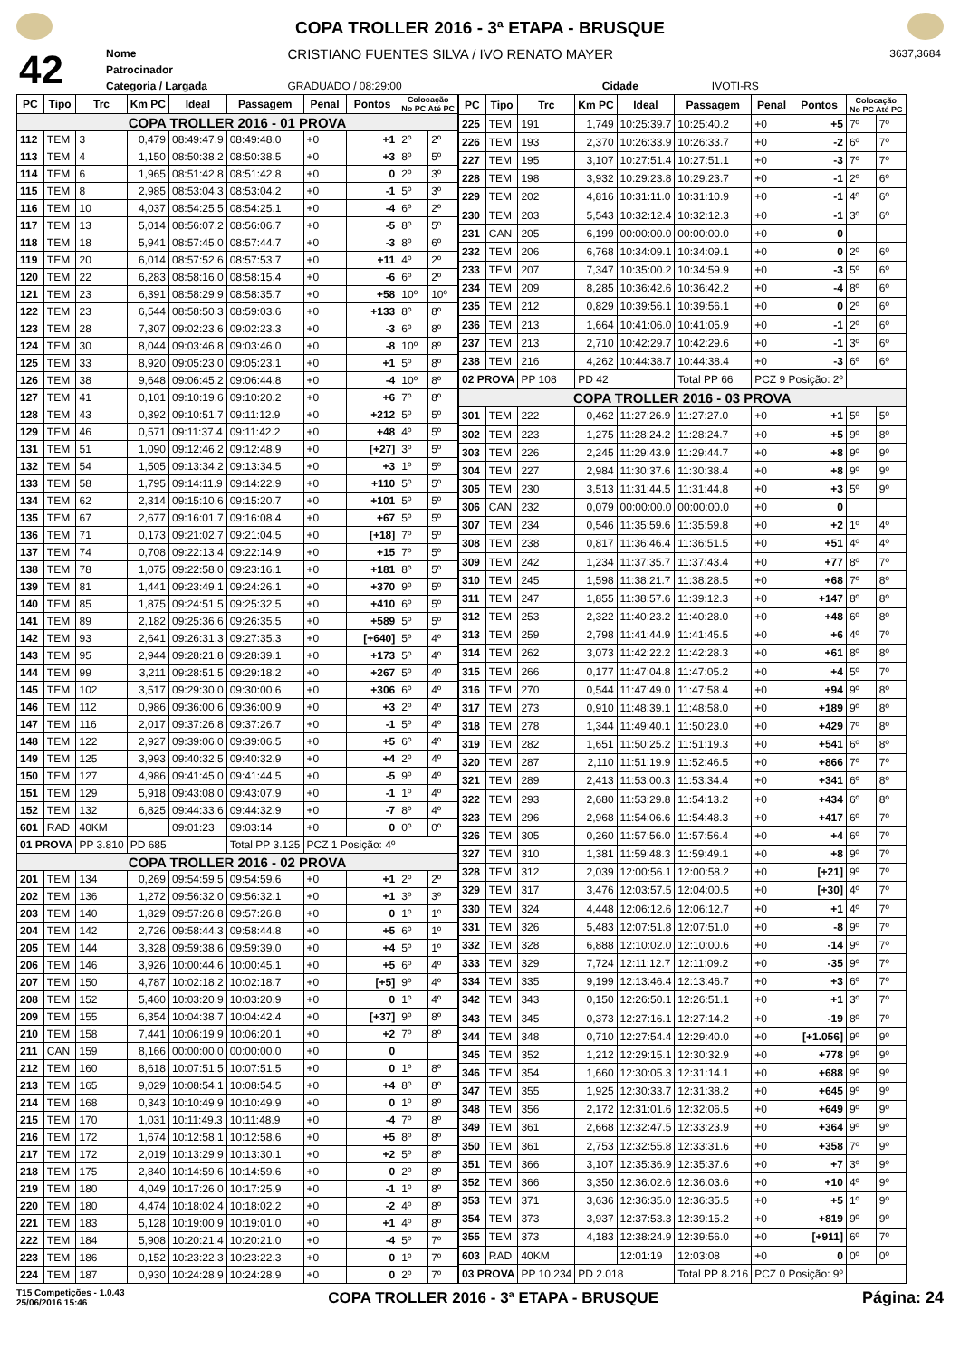COPA TROLLER 2016 - 3ª ETAPA - BRUSQUE
| 42 | Nome | CRISTIANO FUENTES SILVA / IVO RENATO MAYER | | | 3637,3684 |
| | Patrocinador | | | | |
| | Categoria / Largada | GRADUADO / 08:29:00 | Cidade | IVOTI-RS | |
| PC | Tipo | Trc | Km PC | Ideal | Passagem | Penal | Pontos | Colocação No PC Até PC | |
| --- | --- | --- | --- | --- | --- | --- | --- | --- | --- |
| COPA TROLLER 2016 - 01 PROVA | | | | | | | | | |
| 112 | TEM | 3 | 0,479 | 08:49:47.9 | 08:49:48.0 | +0 | +1 | 2º | 2º |
| 113 | TEM | 4 | 1,150 | 08:50:38.2 | 08:50:38.5 | +0 | +3 | 8º | 5º |
| 114 | TEM | 6 | 1,965 | 08:51:42.8 | 08:51:42.8 | +0 | 0 | 2º | 3º |
| 115 | TEM | 8 | 2,985 | 08:53:04.3 | 08:53:04.2 | +0 | -1 | 5º | 3º |
| 116 | TEM | 10 | 4,037 | 08:54:25.5 | 08:54:25.1 | +0 | -4 | 6º | 2º |
| 117 | TEM | 13 | 5,014 | 08:56:07.2 | 08:56:06.7 | +0 | -5 | 8º | 5º |
| 118 | TEM | 18 | 5,941 | 08:57:45.0 | 08:57:44.7 | +0 | -3 | 8º | 6º |
| 119 | TEM | 20 | 6,014 | 08:57:52.6 | 08:57:53.7 | +0 | +11 | 4º | 2º |
| 120 | TEM | 22 | 6,283 | 08:58:16.0 | 08:58:15.4 | +0 | -6 | 6º | 2º |
| 121 | TEM | 23 | 6,391 | 08:58:29.9 | 08:58:35.7 | +0 | +58 | 10º | 10º |
| 122 | TEM | 23 | 6,544 | 08:58:50.3 | 08:59:03.6 | +0 | +133 | 8º | 8º |
| 123 | TEM | 28 | 7,307 | 09:02:23.6 | 09:02:23.3 | +0 | -3 | 6º | 8º |
| 124 | TEM | 30 | 8,044 | 09:03:46.8 | 09:03:46.0 | +0 | -8 | 10º | 8º |
| 125 | TEM | 33 | 8,920 | 09:05:23.0 | 09:05:23.1 | +0 | +1 | 5º | 8º |
| 126 | TEM | 38 | 9,648 | 09:06:45.2 | 09:06:44.8 | +0 | -4 | 10º | 8º |
| 127 | TEM | 41 | 0,101 | 09:10:19.6 | 09:10:20.2 | +0 | +6 | 7º | 8º |
| 128 | TEM | 43 | 0,392 | 09:10:51.7 | 09:11:12.9 | +0 | +212 | 5º | 5º |
| 129 | TEM | 46 | 0,571 | 09:11:37.4 | 09:11:42.2 | +0 | +48 | 4º | 5º |
| 131 | TEM | 51 | 1,090 | 09:12:46.2 | 09:12:48.9 | +0 | [+27] | 3º | 5º |
| 132 | TEM | 54 | 1,505 | 09:13:34.2 | 09:13:34.5 | +0 | +3 | 1º | 5º |
| 133 | TEM | 58 | 1,795 | 09:14:11.9 | 09:14:22.9 | +0 | +110 | 5º | 5º |
| 134 | TEM | 62 | 2,314 | 09:15:10.6 | 09:15:20.7 | +0 | +101 | 5º | 5º |
| 135 | TEM | 67 | 2,677 | 09:16:01.7 | 09:16:08.4 | +0 | +67 | 5º | 5º |
| 136 | TEM | 71 | 0,173 | 09:21:02.7 | 09:21:04.5 | +0 | [+18] | 7º | 5º |
| 137 | TEM | 74 | 0,708 | 09:22:13.4 | 09:22:14.9 | +0 | +15 | 7º | 5º |
| 138 | TEM | 78 | 1,075 | 09:22:58.0 | 09:23:16.1 | +0 | +181 | 8º | 5º |
| 139 | TEM | 81 | 1,441 | 09:23:49.1 | 09:24:26.1 | +0 | +370 | 9º | 5º |
| 140 | TEM | 85 | 1,875 | 09:24:51.5 | 09:25:32.5 | +0 | +410 | 6º | 5º |
| 141 | TEM | 89 | 2,182 | 09:25:36.6 | 09:26:35.5 | +0 | +589 | 5º | 5º |
| 142 | TEM | 93 | 2,641 | 09:26:31.3 | 09:27:35.3 | +0 | [+640] | 5º | 4º |
| 143 | TEM | 95 | 2,944 | 09:28:21.8 | 09:28:39.1 | +0 | +173 | 5º | 4º |
| 144 | TEM | 99 | 3,211 | 09:28:51.5 | 09:29:18.2 | +0 | +267 | 5º | 4º |
| 145 | TEM | 102 | 3,517 | 09:29:30.0 | 09:30:00.6 | +0 | +306 | 6º | 4º |
| 146 | TEM | 112 | 0,986 | 09:36:00.6 | 09:36:00.9 | +0 | +3 | 2º | 4º |
| 147 | TEM | 116 | 2,017 | 09:37:26.8 | 09:37:26.7 | +0 | -1 | 5º | 4º |
| 148 | TEM | 122 | 2,927 | 09:39:06.0 | 09:39:06.5 | +0 | +5 | 6º | 4º |
| 149 | TEM | 125 | 3,993 | 09:40:32.5 | 09:40:32.9 | +0 | +4 | 2º | 4º |
| 150 | TEM | 127 | 4,986 | 09:41:45.0 | 09:41:44.5 | +0 | -5 | 9º | 4º |
| 151 | TEM | 129 | 5,918 | 09:43:08.0 | 09:43:07.9 | +0 | -1 | 1º | 4º |
| 152 | TEM | 132 | 6,825 | 09:44:33.6 | 09:44:32.9 | +0 | -7 | 8º | 4º |
| 601 | RAD | 40KM | | 09:01:23 | 09:03:14 | +0 | 0 | 0º | 0º |
| 01 PROVA | | PP 3.810 | PD 685 | | Total PP 3.125 | PCZ 1 Posição: 4º | | | |
| COPA TROLLER 2016 - 02 PROVA | | | | | | | | | |
| 201 | TEM | 134 | 0,269 | 09:54:59.5 | 09:54:59.6 | +0 | +1 | 2º | 2º |
| 202 | TEM | 136 | 1,272 | 09:56:32.0 | 09:56:32.1 | +0 | +1 | 3º | 3º |
| 203 | TEM | 140 | 1,829 | 09:57:26.8 | 09:57:26.8 | +0 | 0 | 1º | 1º |
| 204 | TEM | 142 | 2,726 | 09:58:44.3 | 09:58:44.8 | +0 | +5 | 6º | 1º |
| 205 | TEM | 144 | 3,328 | 09:59:38.6 | 09:59:39.0 | +0 | +4 | 5º | 1º |
| 206 | TEM | 146 | 3,926 | 10:00:44.6 | 10:00:45.1 | +0 | +5 | 6º | 4º |
| 207 | TEM | 150 | 4,787 | 10:02:18.2 | 10:02:18.7 | +0 | [+5] | 9º | 4º |
| 208 | TEM | 152 | 5,460 | 10:03:20.9 | 10:03:20.9 | +0 | 0 | 1º | 4º |
| 209 | TEM | 155 | 6,354 | 10:04:38.7 | 10:04:42.4 | +0 | [+37] | 9º | 8º |
| 210 | TEM | 158 | 7,441 | 10:06:19.9 | 10:06:20.1 | +0 | +2 | 7º | 8º |
| 211 | CAN | 159 | 8,166 | 00:00:00.0 | 00:00:00.0 | +0 | 0 | | |
| 212 | TEM | 160 | 8,618 | 10:07:51.5 | 10:07:51.5 | +0 | 0 | 1º | 8º |
| 213 | TEM | 165 | 9,029 | 10:08:54.1 | 10:08:54.5 | +0 | +4 | 8º | 8º |
| 214 | TEM | 168 | 0,343 | 10:10:49.9 | 10:10:49.9 | +0 | 0 | 1º | 8º |
| 215 | TEM | 170 | 1,031 | 10:11:49.3 | 10:11:48.9 | +0 | -4 | 7º | 8º |
| 216 | TEM | 172 | 1,674 | 10:12:58.1 | 10:12:58.6 | +0 | +5 | 8º | 8º |
| 217 | TEM | 172 | 2,019 | 10:13:29.9 | 10:13:30.1 | +0 | +2 | 5º | 8º |
| 218 | TEM | 175 | 2,840 | 10:14:59.6 | 10:14:59.6 | +0 | 0 | 2º | 8º |
| 219 | TEM | 180 | 4,049 | 10:17:26.0 | 10:17:25.9 | +0 | -1 | 1º | 8º |
| 220 | TEM | 180 | 4,474 | 10:18:02.4 | 10:18:02.2 | +0 | -2 | 4º | 8º |
| 221 | TEM | 183 | 5,128 | 10:19:00.9 | 10:19:01.0 | +0 | +1 | 4º | 8º |
| 222 | TEM | 184 | 5,908 | 10:20:21.4 | 10:20:21.0 | +0 | -4 | 5º | 7º |
| 223 | TEM | 186 | 0,152 | 10:23:22.3 | 10:23:22.3 | +0 | 0 | 1º | 7º |
| 224 | TEM | 187 | 0,930 | 10:24:28.9 | 10:24:28.9 | +0 | 0 | 2º | 7º |
| PC | Tipo | Trc | Km PC | Ideal | Passagem | Penal | Pontos | Colocação No PC Até PC | |
| --- | --- | --- | --- | --- | --- | --- | --- | --- | --- |
| 225 | TEM | 191 | 1,749 | 10:25:39.7 | 10:25:40.2 | +0 | +5 | 7º | 7º |
| 226 | TEM | 193 | 2,370 | 10:26:33.9 | 10:26:33.7 | +0 | -2 | 6º | 7º |
| 227 | TEM | 195 | 3,107 | 10:27:51.4 | 10:27:51.1 | +0 | -3 | 7º | 7º |
| 228 | TEM | 198 | 3,932 | 10:29:23.8 | 10:29:23.7 | +0 | -1 | 2º | 6º |
| 229 | TEM | 202 | 4,816 | 10:31:11.0 | 10:31:10.9 | +0 | -1 | 4º | 6º |
| 230 | TEM | 203 | 5,543 | 10:32:12.4 | 10:32:12.3 | +0 | -1 | 3º | 6º |
| 231 | CAN | 205 | 6,199 | 00:00:00.0 | 00:00:00.0 | +0 | 0 | | |
| 232 | TEM | 206 | 6,768 | 10:34:09.1 | 10:34:09.1 | +0 | 0 | 2º | 6º |
| 233 | TEM | 207 | 7,347 | 10:35:00.2 | 10:34:59.9 | +0 | -3 | 5º | 6º |
| 234 | TEM | 209 | 8,285 | 10:36:42.6 | 10:36:42.2 | +0 | -4 | 8º | 6º |
| 235 | TEM | 212 | 0,829 | 10:39:56.1 | 10:39:56.1 | +0 | 0 | 2º | 6º |
| 236 | TEM | 213 | 1,664 | 10:41:06.0 | 10:41:05.9 | +0 | -1 | 2º | 6º |
| 237 | TEM | 213 | 2,710 | 10:42:29.7 | 10:42:29.6 | +0 | -1 | 3º | 6º |
| 238 | TEM | 216 | 4,262 | 10:44:38.7 | 10:44:38.4 | +0 | -3 | 6º | 6º |
| 02 PROVA | | PP 108 | PD 42 | | Total PP 66 | PCZ 9 Posição: 2º | | | |
| COPA TROLLER 2016 - 03 PROVA | | | | | | | | | |
| 301 | TEM | 222 | 0,462 | 11:27:26.9 | 11:27:27.0 | +0 | +1 | 5º | 5º |
| 302 | TEM | 223 | 1,275 | 11:28:24.2 | 11:28:24.7 | +0 | +5 | 9º | 8º |
| 303 | TEM | 226 | 2,245 | 11:29:43.9 | 11:29:44.7 | +0 | +8 | 9º | 9º |
| 304 | TEM | 227 | 2,984 | 11:30:37.6 | 11:30:38.4 | +0 | +8 | 9º | 9º |
| 305 | TEM | 230 | 3,513 | 11:31:44.5 | 11:31:44.8 | +0 | +3 | 5º | 9º |
| 306 | CAN | 232 | 0,079 | 00:00:00.0 | 00:00:00.0 | +0 | 0 | | |
| 307 | TEM | 234 | 0,546 | 11:35:59.6 | 11:35:59.8 | +0 | +2 | 1º | 4º |
| 308 | TEM | 238 | 0,817 | 11:36:46.4 | 11:36:51.5 | +0 | +51 | 4º | 4º |
| 309 | TEM | 242 | 1,234 | 11:37:35.7 | 11:37:43.4 | +0 | +77 | 8º | 7º |
| 310 | TEM | 245 | 1,598 | 11:38:21.7 | 11:38:28.5 | +0 | +68 | 7º | 8º |
| 311 | TEM | 247 | 1,855 | 11:38:57.6 | 11:39:12.3 | +0 | +147 | 8º | 8º |
| 312 | TEM | 253 | 2,322 | 11:40:23.2 | 11:40:28.0 | +0 | +48 | 6º | 8º |
| 313 | TEM | 259 | 2,798 | 11:41:44.9 | 11:41:45.5 | +0 | +6 | 4º | 7º |
| 314 | TEM | 262 | 3,073 | 11:42:22.2 | 11:42:28.3 | +0 | +61 | 8º | 8º |
| 315 | TEM | 266 | 0,177 | 11:47:04.8 | 11:47:05.2 | +0 | +4 | 5º | 7º |
| 316 | TEM | 270 | 0,544 | 11:47:49.0 | 11:47:58.4 | +0 | +94 | 9º | 8º |
| 317 | TEM | 273 | 0,910 | 11:48:39.1 | 11:48:58.0 | +0 | +189 | 9º | 8º |
| 318 | TEM | 278 | 1,344 | 11:49:40.1 | 11:50:23.0 | +0 | +429 | 7º | 8º |
| 319 | TEM | 282 | 1,651 | 11:50:25.2 | 11:51:19.3 | +0 | +541 | 6º | 8º |
| 320 | TEM | 287 | 2,110 | 11:51:19.9 | 11:52:46.5 | +0 | +866 | 7º | 7º |
| 321 | TEM | 289 | 2,413 | 11:53:00.3 | 11:53:34.4 | +0 | +341 | 6º | 8º |
| 322 | TEM | 293 | 2,680 | 11:53:29.8 | 11:54:13.2 | +0 | +434 | 6º | 8º |
| 323 | TEM | 296 | 2,968 | 11:54:06.6 | 11:54:48.3 | +0 | +417 | 6º | 7º |
| 326 | TEM | 305 | 0,260 | 11:57:56.0 | 11:57:56.4 | +0 | +4 | 6º | 7º |
| 327 | TEM | 310 | 1,381 | 11:59:48.3 | 11:59:49.1 | +0 | +8 | 9º | 7º |
| 328 | TEM | 312 | 2,039 | 12:00:56.1 | 12:00:58.2 | +0 | [+21] | 9º | 7º |
| 329 | TEM | 317 | 3,476 | 12:03:57.5 | 12:04:00.5 | +0 | [+30] | 4º | 7º |
| 330 | TEM | 324 | 4,448 | 12:06:12.6 | 12:06:12.7 | +0 | +1 | 4º | 7º |
| 331 | TEM | 326 | 5,483 | 12:07:51.8 | 12:07:51.0 | +0 | -8 | 9º | 7º |
| 332 | TEM | 328 | 6,888 | 12:10:02.0 | 12:10:00.6 | +0 | -14 | 9º | 7º |
| 333 | TEM | 329 | 7,724 | 12:11:12.7 | 12:11:09.2 | +0 | -35 | 9º | 7º |
| 334 | TEM | 335 | 9,199 | 12:13:46.4 | 12:13:46.7 | +0 | +3 | 6º | 7º |
| 342 | TEM | 343 | 0,150 | 12:26:50.1 | 12:26:51.1 | +0 | +1 | 3º | 7º |
| 343 | TEM | 345 | 0,373 | 12:27:16.1 | 12:27:14.2 | +0 | -19 | 8º | 7º |
| 344 | TEM | 348 | 0,710 | 12:27:54.4 | 12:29:40.0 | +0 | [+1.056] | 9º | 9º |
| 345 | TEM | 352 | 1,212 | 12:29:15.1 | 12:30:32.9 | +0 | +778 | 9º | 9º |
| 346 | TEM | 354 | 1,660 | 12:30:05.3 | 12:31:14.1 | +0 | +688 | 9º | 9º |
| 347 | TEM | 355 | 1,925 | 12:30:33.7 | 12:31:38.2 | +0 | +645 | 9º | 9º |
| 348 | TEM | 356 | 2,172 | 12:31:01.6 | 12:32:06.5 | +0 | +649 | 9º | 9º |
| 349 | TEM | 361 | 2,668 | 12:32:47.5 | 12:33:23.9 | +0 | +364 | 9º | 9º |
| 350 | TEM | 361 | 2,753 | 12:32:55.8 | 12:33:31.6 | +0 | +358 | 7º | 9º |
| 351 | TEM | 366 | 3,107 | 12:35:36.9 | 12:35:37.6 | +0 | +7 | 3º | 9º |
| 352 | TEM | 366 | 3,350 | 12:36:02.6 | 12:36:03.6 | +0 | +10 | 4º | 9º |
| 353 | TEM | 371 | 3,636 | 12:36:35.0 | 12:36:35.5 | +0 | +5 | 1º | 9º |
| 354 | TEM | 373 | 3,937 | 12:37:53.3 | 12:39:15.2 | +0 | +819 | 9º | 9º |
| 355 | TEM | 373 | 4,183 | 12:38:24.9 | 12:39:56.0 | +0 | [+911] | 6º | 7º |
| 603 | RAD | 40KM | | 12:01:19 | 12:03:08 | +0 | 0 | 0º | 0º |
| 03 PROVA | | PP 10.234 | PD 2.018 | | Total PP 8.216 | PCZ 0 Posição: 9º | | | |
T15 Competições - 1.0.43
25/06/2016 15:46
COPA TROLLER 2016 - 3ª ETAPA - BRUSQUE
Página: 24